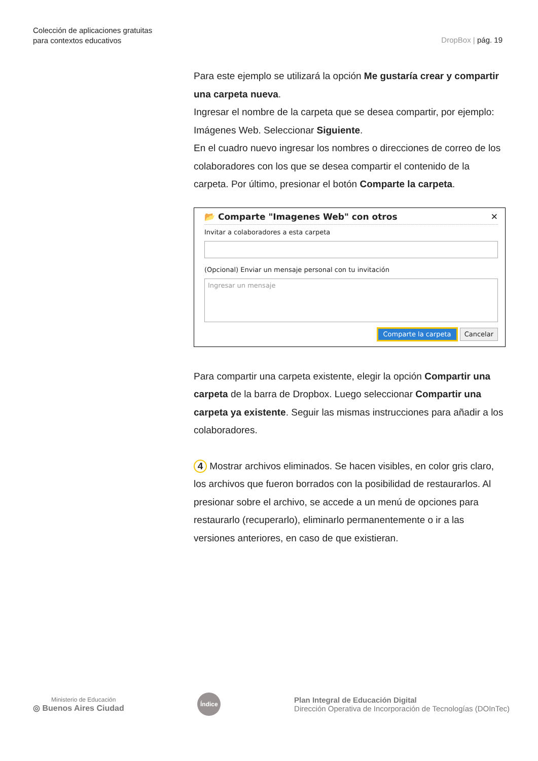Colección de aplicaciones gratuitas
para contextos educativos
DropBox | pág. 19
Para este ejemplo se utilizará la opción Me gustaría crear y compartir una carpeta nueva.
Ingresar el nombre de la carpeta que se desea compartir, por ejemplo: Imágenes Web. Seleccionar Siguiente.
En el cuadro nuevo ingresar los nombres o direcciones de correo de los colaboradores con los que se desea compartir el contenido de la carpeta. Por último, presionar el botón Comparte la carpeta.
📂 Comparte "Imagenes Web" con otros ✕
Invitar a colaboradores a esta carpeta
(Opcional) Enviar un mensaje personal con tu invitación
Ingresar un mensaje
Comparte la carpeta Cancelar
Para compartir una carpeta existente, elegir la opción Compartir una carpeta de la barra de Dropbox. Luego seleccionar Compartir una carpeta ya existente. Seguir las mismas instrucciones para añadir a los colaboradores.
4 Mostrar archivos eliminados. Se hacen visibles, en color gris claro, los archivos que fueron borrados con la posibilidad de restaurarlos. Al presionar sobre el archivo, se accede a un menú de opciones para restaurarlo (recuperarlo), eliminarlo permanentemente o ir a las versiones anteriores, en caso de que existieran.
Ministerio de Educación
◎ Buenos Aires Ciudad
Índice
Plan Integral de Educación Digital
Dirección Operativa de Incorporación de Tecnologías (DOInTec)